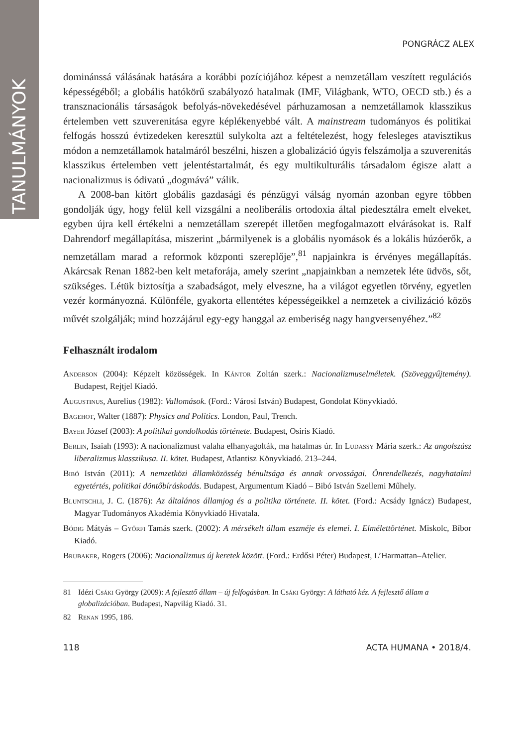TANULMÁNYOK
PONGRÁCZ ALEX
dominánssá válásának hatására a korábbi pozíciójához képest a nemzetállam veszített regulációs képességéből; a globális hatókörű szabályozó hatalmak (IMF, Világbank, WTO, OECD stb.) és a transznacionális társaságok befolyás-növekedésével párhuzamosan a nemzetállamok klasszikus értelemben vett szuverenitása egyre képlékenyebbé vált. A mainstream tudományos és politikai felfogás hosszú évtizedeken keresztül sulykolta azt a feltételezést, hogy felesleges atavisztikus módon a nemzetállamok hatalmáról beszélni, hiszen a globalizáció úgyis felszámolja a szuverenitás klasszikus értelemben vett jelentéstartalmát, és egy multikulturális társadalom égisze alatt a nacionalizmus is ódivatú „dogmává” válik.
A 2008-ban kitört globális gazdasági és pénzügyi válság nyomán azonban egyre többen gondolják úgy, hogy felül kell vizsgálni a neoliberális ortodoxia által piedesztálra emelt elveket, egyben újra kell értékelni a nemzetállam szerepét illetően megfogalmazott elvárásokat is. Ralf Dahrendorf megállapítása, miszerint „bármilyenek is a globális nyomások és a lokális húzóerők, a nemzetállam marad a reformok központi szereplője”,<sup>81</sup> napjainkra is érvényes megállapítás. Akárcsak Renan 1882-ben kelt metaforája, amely szerint „napjainkban a nemzetek léte üdvös, sőt, szükséges. Létük biztosítja a szabadságot, mely elveszne, ha a világot egyetlen törvény, egyetlen vezér kormányozná. Különféle, gyakorta ellentétes képességeikkel a nemzetek a civilizáció közös művét szolgálják; mind hozzájárul egy-egy hanggal az emberiség nagy hangversenyéhez.”<sup>82</sup>
Felhasznált irodalom
Anderson (2004): Képzelt közösségek. In Kántor Zoltán szerk.: Nacionalizmuselméletek. (Szöveggyűjtemény). Budapest, Rejtjel Kiadó.
Augustinus, Aurelius (1982): Vallomások. (Ford.: Városi István) Budapest, Gondolat Könyvkiadó.
Bagehot, Walter (1887): Physics and Politics. London, Paul, Trench.
Bayer József (2003): A politikai gondolkodás története. Budapest, Osiris Kiadó.
Berlin, Isaiah (1993): A nacionalizmust valaha elhanyagolták, ma hatalmas úr. In Ludassy Mária szerk.: Az angolszász liberalizmus klasszikusa. II. kötet. Budapest, Atlantisz Könyvkiadó. 213–244.
Bibó István (2011): A nemzetközi államközösség bénultsága és annak orvosságai. Önrendelkezés, nagyhatalmi egyetértés, politikai döntőbíráskodás. Budapest, Argumentum Kiadó – Bibó István Szellemi Műhely.
Bluntschli, J. C. (1876): Az általános államjog és a politika története. II. kötet. (Ford.: Acsády Ignácz) Budapest, Magyar Tudományos Akadémia Könyvkiadó Hivatala.
Bódig Mátyás – Győrfi Tamás szerk. (2002): A mérsékelt állam eszméje és elemei. I. Elmélettörténet. Miskolc, Bíbor Kiadó.
Brubaker, Rogers (2006): Nacionalizmus új keretek között. (Ford.: Erdősi Péter) Budapest, L’Harmattan–Atelier.
81 Idézi Csáki György (2009): A fejlesztő állam – új felfogásban. In Csáki György: A látható kéz. A fejlesztő állam a globalizációban. Budapest, Napvilág Kiadó. 31.
82 Renan 1995, 186.
118 ACTA HUMANA • 2018/4.